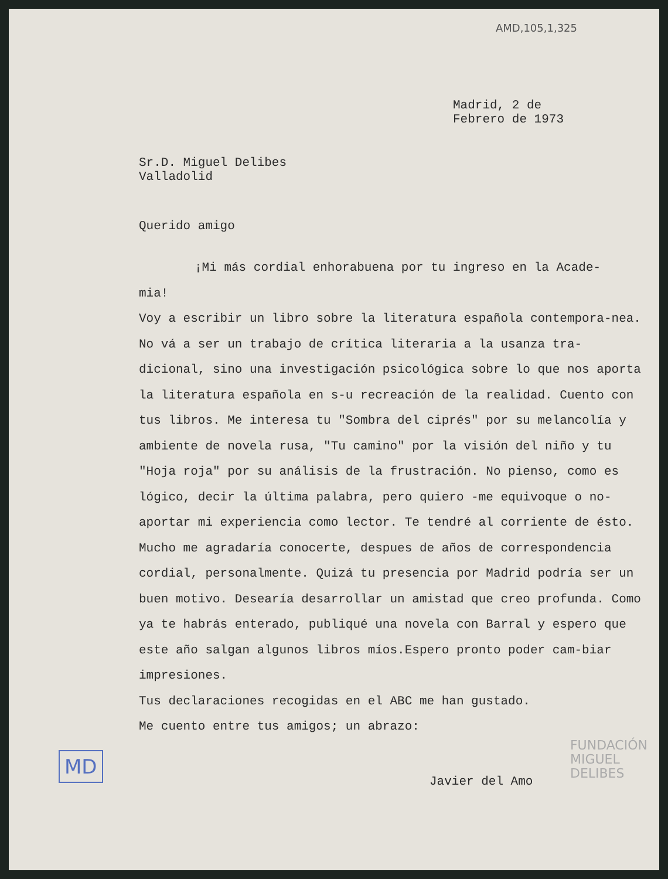AMD,105,1,325
Madrid, 2 de
Febrero de 1973
Sr.D. Miguel Delibes
Valladolid
Querido amigo
¡Mi más cordial enhorabuena por tu ingreso en la Acade-
mia!
Voy a escribir un libro sobre la literatura española contempora-nea. No vá a ser un trabajo de crítica literaria a la usanza tra-dicional, sino una investigación psicológica sobre lo que nos aporta la literatura española en s-u recreación de la realidad. Cuento con tus libros. Me interesa tu "Sombra del ciprés" por su melancolía y ambiente de novela rusa, "Tu camino" por la visión del niño y tu "Hoja roja" por su análisis de la frustración. No pienso, como es lógico, decir la última palabra, pero quiero -me equivoque o no- aportar mi experiencia como lector. Te tendré al corriente de ésto.
Mucho me agradaría conocerte, despues de años de correspondencia cordial, personalmente. Quizá tu presencia por Madrid podría ser un buen motivo. Desearía desarrollar un amistad que creo profunda. Como ya te habrás enterado, publiqué una novela con Barral y espero que este año salgan algunos libros míos.Espero pronto poder cam-biar impresiones.
Tus declaraciones recogidas en el ABC me han gustado.
Me cuento entre tus amigos; un abrazo:
Javier del Amo
MD
FUNDACIÓN
MIGUEL
DELIBES